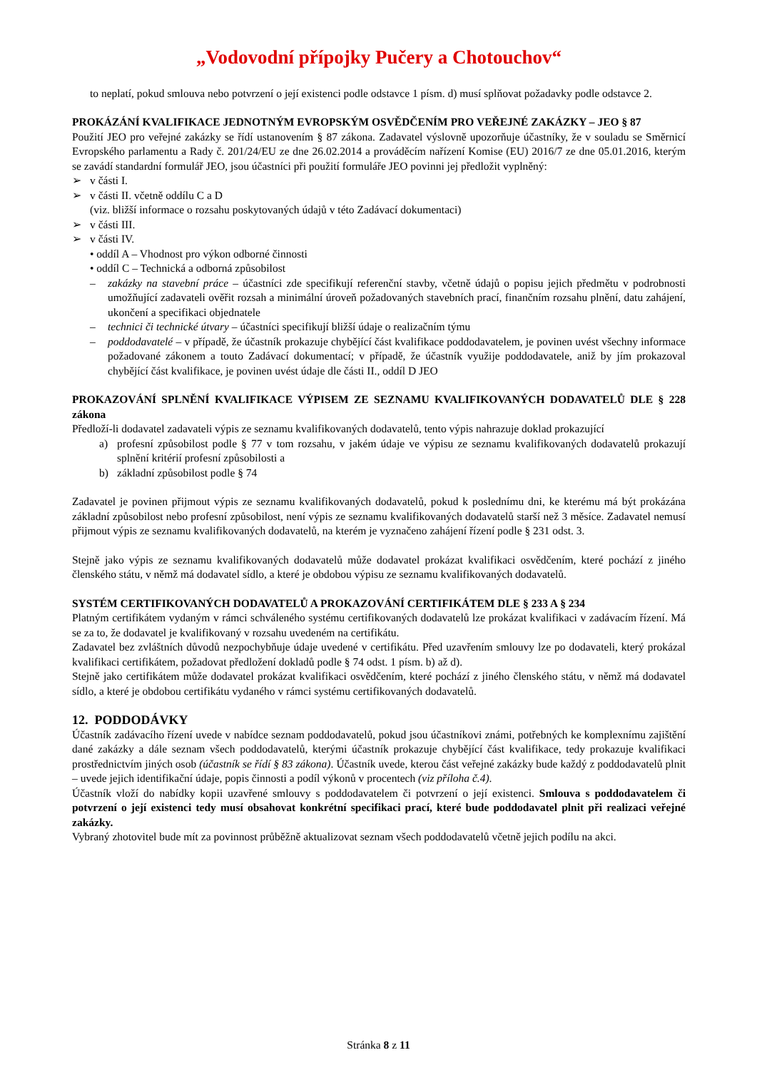„Vodovodní přípojky Pučery a Chotouchov“
to neplatí, pokud smlouva nebo potvrzení o její existenci podle odstavce 1 písm. d) musí splňovat požadavky podle odstavce 2.
PROKÁZÁNÍ KVALIFIKACE JEDNOTNÝM EVROPSKÝM OSVĚDČENÍM PRO VEŘEJNÉ ZAKÁZKY – JEO § 87
Použití JEO pro veřejné zakázky se řídí ustanovením § 87 zákona. Zadavatel výslovně upozorňuje účastníky, že v souladu se Směrnicí Evropského parlamentu a Rady č. 201/24/EU ze dne 26.02.2014 a prováděcím nařízení Komise (EU) 2016/7 ze dne 05.01.2016, kterým se zavádí standardní formulář JEO, jsou účastníci při použití formuláře JEO povinni jej předložit vyplněný:
➢ v části I.
➢ v části II. včetně oddílu C a D
(viz. bližší informace o rozsahu poskytovaných údajů v této Zadávací dokumentaci)
➢ v části III.
➢ v části IV.
• oddíl A – Vhodnost pro výkon odborné činnosti
• oddíl C – Technická a odborná způsobilost
– zakázky na stavební práce – účastníci zde specifikují referenční stavby, včetně údajů o popisu jejich předmětu v podrobnosti umožňující zadavateli ověřit rozsah a minimální úroveň požadovaných stavebních prací, finančním rozsahu plnění, datu zahájení, ukončení a specifikaci objednatele
– technici či technické útvary – účastníci specifikují bližší údaje o realizačním týmu
– poddodavatelé – v případě, že účastník prokazuje chybějící část kvalifikace poddodavatelem, je povinen uvést všechny informace požadované zákonem a touto Zadávací dokumentací; v případě, že účastník využije poddodavatele, aniž by jím prokazoval chybějící část kvalifikace, je povinen uvést údaje dle části II., oddíl D JEO
PROKAZOVÁNÍ SPLNĚNÍ KVALIFIKACE VÝPISEM ZE SEZNAMU KVALIFIKOVANÝCH DODAVATELŮ DLE § 228 zákona
Předloží-li dodavatel zadavateli výpis ze seznamu kvalifikovaných dodavatelů, tento výpis nahrazuje doklad prokazující
a) profesní způsobilost podle § 77 v tom rozsahu, v jakém údaje ve výpisu ze seznamu kvalifikovaných dodavatelů prokazují splnění kritérií profesní způsobilosti a
b) základní způsobilost podle § 74
Zadavatel je povinen přijmout výpis ze seznamu kvalifikovaných dodavatelů, pokud k poslednímu dni, ke kterému má být prokázána základní způsobilost nebo profesní způsobilost, není výpis ze seznamu kvalifikovaných dodavatelů starší než 3 měsíce. Zadavatel nemusí přijmout výpis ze seznamu kvalifikovaných dodavatelů, na kterém je vyznačeno zahájení řízení podle § 231 odst. 3.
Stejně jako výpis ze seznamu kvalifikovaných dodavatelů může dodavatel prokázat kvalifikaci osvědčením, které pochází z jiného členského státu, v němž má dodavatel sídlo, a které je obdobou výpisu ze seznamu kvalifikovaných dodavatelů.
SYSTÉM CERTIFIKOVANÝCH DODAVATELŮ A PROKAZOVÁNÍ CERTIFIKÁTEM DLE § 233 A § 234
Platným certifikátem vydaným v rámci schváleného systému certifikovaných dodavatelů lze prokázat kvalifikaci v zadávacím řízení. Má se za to, že dodavatel je kvalifikovaný v rozsahu uvedeném na certifikátu.
Zadavatel bez zvláštních důvodů nezpochybňuje údaje uvedené v certifikátu. Před uzavřením smlouvy lze po dodavateli, který prokázal kvalifikaci certifikátem, požadovat předložení dokladů podle § 74 odst. 1 písm. b) až d).
Stejně jako certifikátem může dodavatel prokázat kvalifikaci osvědčením, které pochází z jiného členského státu, v němž má dodavatel sídlo, a které je obdobou certifikátu vydaného v rámci systému certifikovaných dodavatelů.
12. PODDODÁVKY
Účastník zadávacího řízení uvede v nabídce seznam poddodavatelů, pokud jsou účastníkovi známi, potřebných ke komplexnímu zajištění dané zakázky a dále seznam všech poddodavatelů, kterými účastník prokazuje chybějící část kvalifikace, tedy prokazuje kvalifikaci prostřednictvím jiných osob (účastník se řídí § 83 zákona). Účastník uvede, kterou část veřejné zakázky bude každý z poddodavatelů plnit – uvede jejich identifikační údaje, popis činnosti a podíl výkonů v procentech (viz příloha č.4).
Účastník vloží do nabídky kopii uzavřené smlouvy s poddodavatelem či potvrzení o její existenci. Smlouva s poddodavatelem či potvrzení o její existenci tedy musí obsahovat konkrétní specifikaci prací, které bude poddodavatel plnit při realizaci veřejné zakázky.
Vybraný zhotovitel bude mít za povinnost průběžně aktualizovat seznam všech poddodavatelů včetně jejich podílu na akci.
Stránka 8 z 11